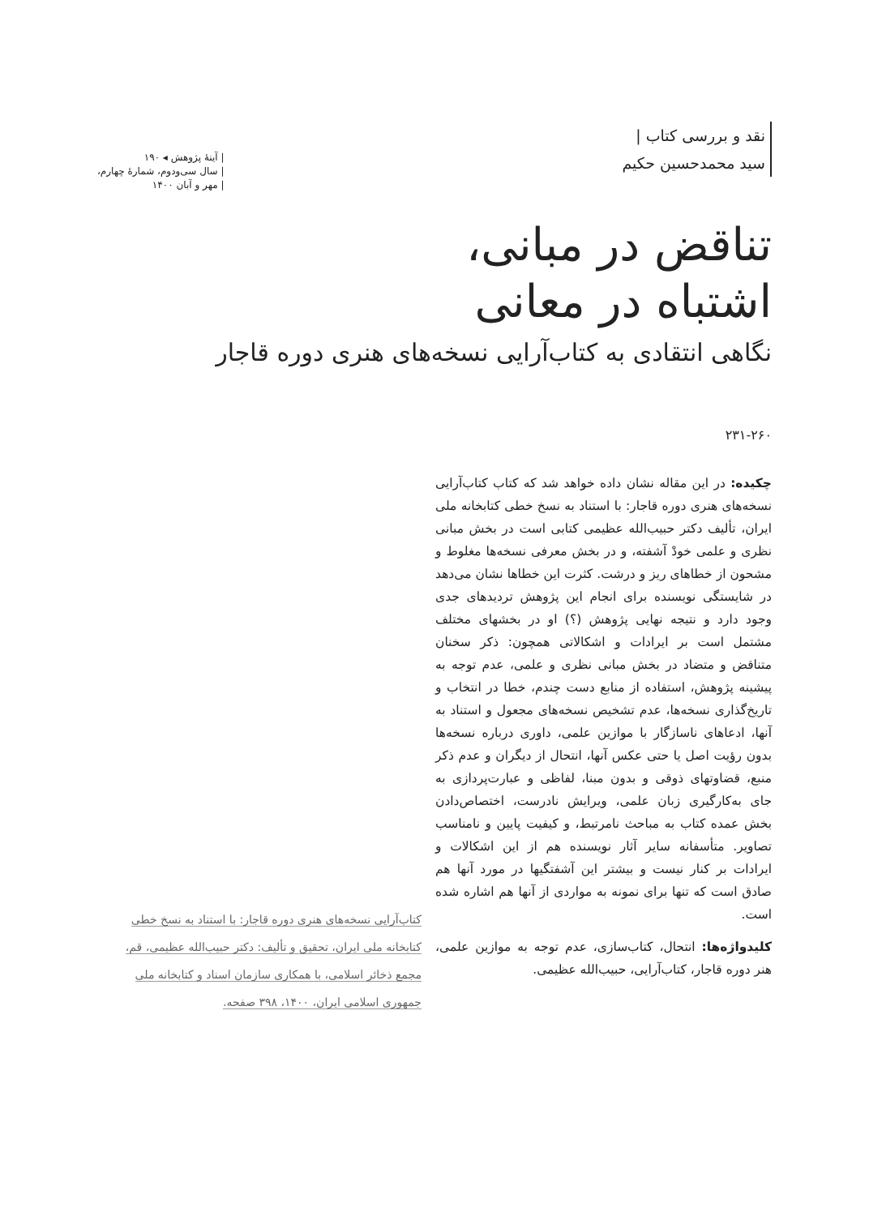نقد و بررسی کتاب |
سید محمدحسین حکیم
| آینهٔ پژوهش ◂ ۱۹۰
| سال سی‌ودوم، شمارهٔ چهارم،
| مهر و آبان ۱۴۰۰
تناقض در مبانی،
اشتباه در معانی
نگاهی انتقادی به کتاب‌آرایی نسخه‌های هنری دوره قاجار
۲۳۱-۲۶۰
چکیده: در این مقاله نشان داده خواهد شد که کتاب کتاب‌آرایی نسخه‌های هنری دوره قاجار: با استناد به نسخ خطی کتابخانه ملی ایران، تألیف دکتر حبیب‌الله عظیمی کتابی است در بخش مبانی نظری و علمی خودْ آشفته، و در بخش معرفی نسخه‌ها مغلوط و مشحون از خطاهای ریز و درشت. کثرت این خطاها نشان می‌دهد در شایستگی نویسنده برای انجام این پژوهش تردیدهای جدی وجود دارد و نتیجه نهایی پژوهش (؟) او در بخشهای مختلف مشتمل است بر ایرادات و اشکالاتی همچون: ذکر سخنان متناقض و متضاد در بخش مبانی نظری و علمی، عدم توجه به پیشینه پژوهش، استفاده از منابع دست چندم، خطا در انتخاب و تاریخ‌گذاری نسخه‌ها، عدم تشخیص نسخه‌های مجعول و استناد به آنها، ادعاهای ناسازگار با موازین علمی، داوری درباره نسخه‌ها بدون رؤیت اصل یا حتی عکس آنها، انتحال از دیگران و عدم ذکر منبع، قضاوتهای ذوقی و بدون مبنا، لفاظی و عبارت‌پردازی به جای به‌کارگیری زبان علمی، ویرایش نادرست، اختصاص‌دادن بخش عمده کتاب به مباحث نامرتبط، و کیفیت پایین و نامناسب تصاویر. متأسفانه سایر آثار نویسنده هم از این اشکالات و ایرادات بر کنار نیست و بیشتر این آشفتگیها در مورد آنها هم صادق است که تنها برای نمونه به مواردی از آنها هم اشاره شده است.
کلیدواژه‌ها: انتحال، کتاب‌سازی، عدم توجه به موازین علمی، هنر دوره قاجار، کتاب‌آرایی، حبیب‌الله عظیمی.
کتاب‌آرایی نسخه‌های هنری دوره قاجار: با استناد به نسخ خطی کتابخانه ملی ایران، تحقیق و تألیف: دکتر حبیب‌الله عظیمی، قم، مجمع ذخائر اسلامی، با همکاری سازمان اسناد و کتابخانه ملی جمهوری اسلامی ایران، ۱۴۰۰، ۳۹۸ صفحه.